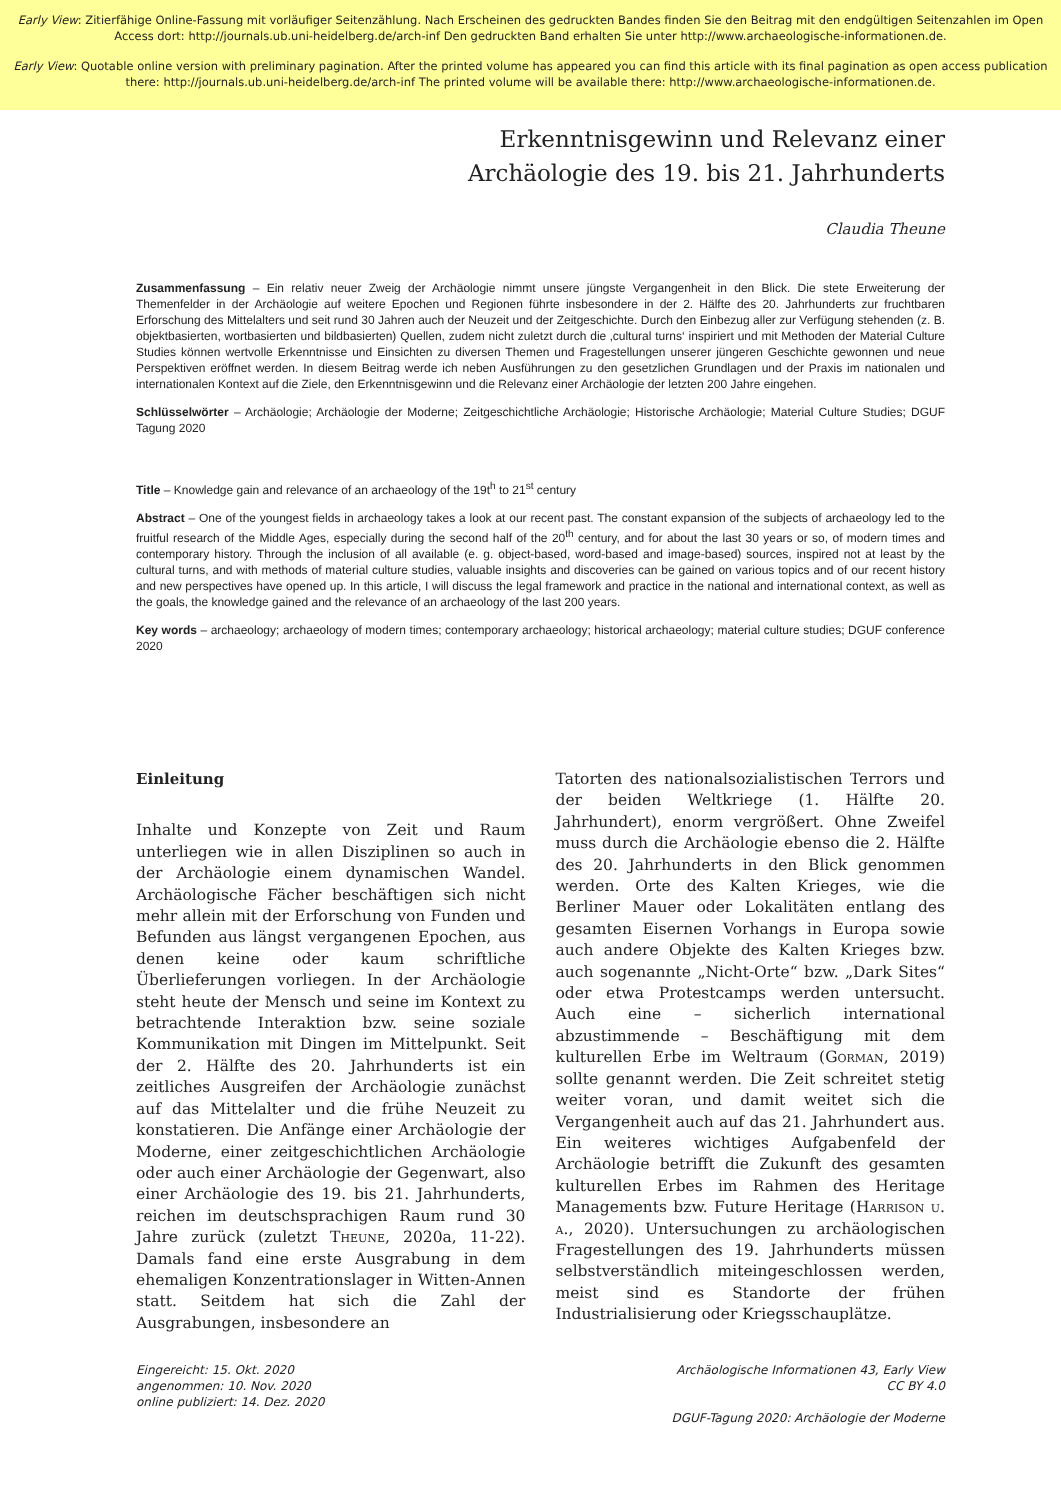Early View: Zitierfähige Online-Fassung mit vorläufiger Seitenzählung. Nach Erscheinen des gedruckten Bandes finden Sie den Beitrag mit den endgültigen Seitenzahlen im Open Access dort: http://journals.ub.uni-heidelberg.de/arch-inf Den gedruckten Band erhalten Sie unter http://www.archaeologische-informationen.de.
Early View: Quotable online version with preliminary pagination. After the printed volume has appeared you can find this article with its final pagination as open access publication there: http://journals.ub.uni-heidelberg.de/arch-inf The printed volume will be available there: http://www.archaeologische-informationen.de.
Erkenntnisgewinn und Relevanz einer
Archäologie des 19. bis 21. Jahrhunderts
Claudia Theune
Zusammenfassung – Ein relativ neuer Zweig der Archäologie nimmt unsere jüngste Vergangenheit in den Blick. Die stete Erweiterung der Themenfelder in der Archäologie auf weitere Epochen und Regionen führte insbesondere in der 2. Hälfte des 20. Jahrhunderts zur fruchtbaren Erforschung des Mittelalters und seit rund 30 Jahren auch der Neuzeit und der Zeitgeschichte. Durch den Einbezug aller zur Verfügung stehenden (z. B. objektbasierten, wortbasierten und bildbasierten) Quellen, zudem nicht zuletzt durch die ‚cultural turns‘ inspiriert und mit Methoden der Material Culture Studies können wertvolle Erkenntnisse und Einsichten zu diversen Themen und Fragestellungen unserer jüngeren Geschichte gewonnen und neue Perspektiven eröffnet werden. In diesem Beitrag werde ich neben Ausführungen zu den gesetzlichen Grundlagen und der Praxis im nationalen und internationalen Kontext auf die Ziele, den Erkenntnisgewinn und die Relevanz einer Archäologie der letzten 200 Jahre eingehen.
Schlüsselwörter – Archäologie; Archäologie der Moderne; Zeitgeschichtliche Archäologie; Historische Archäologie; Material Culture Studies; DGUF Tagung 2020
Title – Knowledge gain and relevance of an archaeology of the 19t<sup>h</sup> to 21<sup>st</sup> century
Abstract – One of the youngest fields in archaeology takes a look at our recent past. The constant expansion of the subjects of archaeology led to the fruitful research of the Middle Ages, especially during the second half of the 20<sup>th</sup> century, and for about the last 30 years or so, of modern times and contemporary history. Through the inclusion of all available (e. g. object-based, word-based and image-based) sources, inspired not at least by the cultural turns, and with methods of material culture studies, valuable insights and discoveries can be gained on various topics and of our recent history and new perspectives have opened up. In this article, I will discuss the legal framework and practice in the national and international context, as well as the goals, the knowledge gained and the relevance of an archaeology of the last 200 years.
Key words – archaeology; archaeology of modern times; contemporary archaeology; historical archaeology; material culture studies; DGUF conference 2020
Einleitung
Inhalte und Konzepte von Zeit und Raum unterliegen wie in allen Disziplinen so auch in der Archäologie einem dynamischen Wandel. Archäologische Fächer beschäftigen sich nicht mehr allein mit der Erforschung von Funden und Befunden aus längst vergangenen Epochen, aus denen keine oder kaum schriftliche Überlieferungen vorliegen. In der Archäologie steht heute der Mensch und seine im Kontext zu betrachtende Interaktion bzw. seine soziale Kommunikation mit Dingen im Mittelpunkt. Seit der 2. Hälfte des 20. Jahrhunderts ist ein zeitliches Ausgreifen der Archäologie zunächst auf das Mittelalter und die frühe Neuzeit zu konstatieren. Die Anfänge einer Archäologie der Moderne, einer zeitgeschichtlichen Archäologie oder auch einer Archäologie der Gegenwart, also einer Archäologie des 19. bis 21. Jahrhunderts, reichen im deutschsprachigen Raum rund 30 Jahre zurück (zuletzt Theune, 2020a, 11-22). Damals fand eine erste Ausgrabung in dem ehemaligen Konzentrationslager in Witten-Annen statt. Seitdem hat sich die Zahl der Ausgrabungen, insbesondere an
Tatorten des nationalsozialistischen Terrors und der beiden Weltkriege (1. Hälfte 20. Jahrhundert), enorm vergrößert. Ohne Zweifel muss durch die Archäologie ebenso die 2. Hälfte des 20. Jahrhunderts in den Blick genommen werden. Orte des Kalten Krieges, wie die Berliner Mauer oder Lokalitäten entlang des gesamten Eisernen Vorhangs in Europa sowie auch andere Objekte des Kalten Krieges bzw. auch sogenannte „Nicht-Orte“ bzw. „Dark Sites“ oder etwa Protestcamps werden untersucht. Auch eine – sicherlich international abzustimmende – Beschäftigung mit dem kulturellen Erbe im Weltraum (Gorman, 2019) sollte genannt werden. Die Zeit schreitet stetig weiter voran, und damit weitet sich die Vergangenheit auch auf das 21. Jahrhundert aus. Ein weiteres wichtiges Aufgabenfeld der Archäologie betrifft die Zukunft des gesamten kulturellen Erbes im Rahmen des Heritage Managements bzw. Future Heritage (Harrison u. a., 2020). Untersuchungen zu archäologischen Fragestellungen des 19. Jahrhunderts müssen selbstverständlich miteingeschlossen werden, meist sind es Standorte der frühen Industrialisierung oder Kriegsschauplätze.
Eingereicht: 15. Okt. 2020
angenommen: 10. Nov. 2020
online publiziert: 14. Dez. 2020
Archäologische Informationen 43, Early View
CC BY 4.0
DGUF-Tagung 2020: Archäologie der Moderne